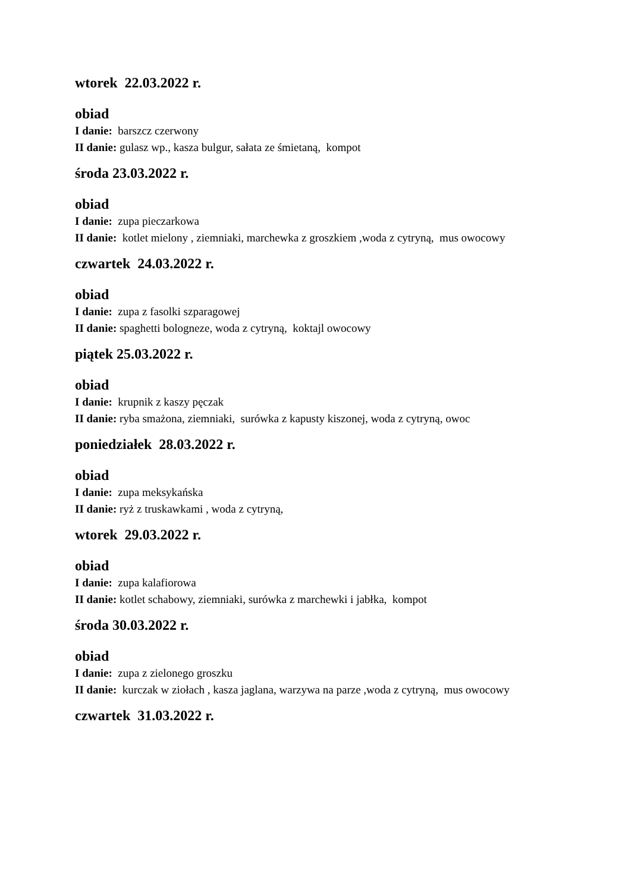wtorek 22.03.2022 r.
obiad
I danie: barszcz czerwony
II danie: gulasz wp., kasza bulgur, sałata ze śmietaną, kompot
środa 23.03.2022 r.
obiad
I danie: zupa pieczarkowa
II danie: kotlet mielony , ziemniaki, marchewka z groszkiem ,woda z cytryną, mus owocowy
czwartek 24.03.2022 r.
obiad
I danie: zupa z fasolki szparagowej
II danie: spaghetti bologneze, woda z cytryną, koktajl owocowy
piątek 25.03.2022 r.
obiad
I danie: krupnik z kaszy pęczak
II danie: ryba smażona, ziemniaki, surówka z kapusty kiszonej, woda z cytryną, owoc
poniedziałek 28.03.2022 r.
obiad
I danie: zupa meksykańska
II danie: ryż z truskawkami , woda z cytryną,
wtorek 29.03.2022 r.
obiad
I danie: zupa kalafiorowa
II danie: kotlet schabowy, ziemniaki, surówka z marchewki i jabłka, kompot
środa 30.03.2022 r.
obiad
I danie: zupa z zielonego groszku
II danie: kurczak w ziołach , kasza jaglana, warzywa na parze ,woda z cytryną, mus owocowy
czwartek 31.03.2022 r.